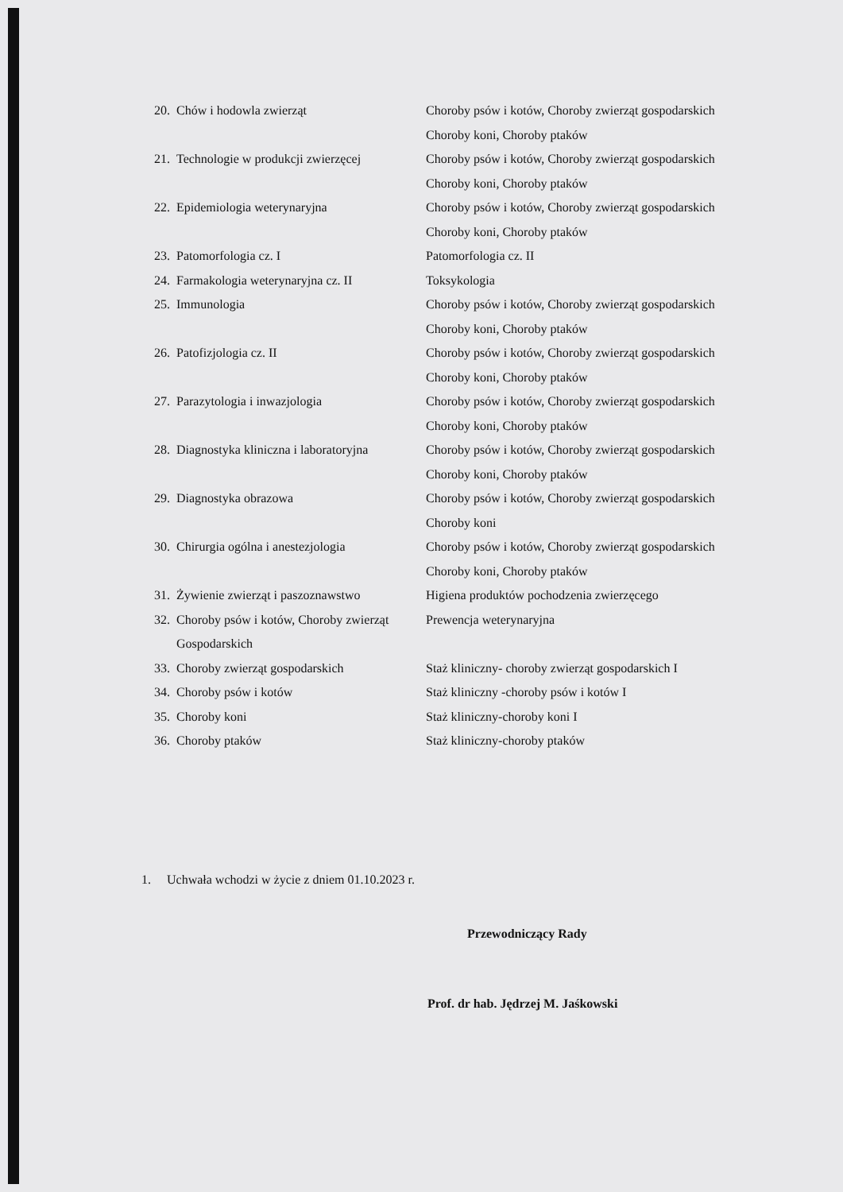| 20. | Chów i hodowla zwierząt | Choroby psów i kotów, Choroby zwierząt gospodarskich Choroby koni, Choroby ptaków |
| 21. | Technologie w produkcji zwierzęcej | Choroby psów i kotów, Choroby zwierząt gospodarskich Choroby koni, Choroby ptaków |
| 22. | Epidemiologia weterynaryjna | Choroby psów i kotów, Choroby zwierząt gospodarskich Choroby koni, Choroby ptaków |
| 23. | Patomorfologia cz. I | Patomorfologia cz. II |
| 24. | Farmakologia weterynaryjna cz. II | Toksykologia |
| 25. | Immunologia | Choroby psów i kotów, Choroby zwierząt gospodarskich Choroby koni, Choroby ptaków |
| 26. | Patofizjologia cz. II | Choroby psów i kotów, Choroby zwierząt gospodarskich Choroby koni, Choroby ptaków |
| 27. | Parazytologia i inwazjologia | Choroby psów i kotów, Choroby zwierząt gospodarskich Choroby koni, Choroby ptaków |
| 28. | Diagnostyka kliniczna i laboratoryjna | Choroby psów i kotów, Choroby zwierząt gospodarskich Choroby koni, Choroby ptaków |
| 29. | Diagnostyka obrazowa | Choroby psów i kotów, Choroby zwierząt gospodarskich Choroby koni |
| 30. | Chirurgia ogólna i anestezjologia | Choroby psów i kotów, Choroby zwierząt gospodarskich Choroby koni, Choroby ptaków |
| 31. | Żywienie zwierząt i paszoznawstwo | Higiena produktów pochodzenia zwierzęcego |
| 32. | Choroby psów i kotów, Choroby zwierząt Gospodarskich | Prewencja weterynaryjna |
| 33. | Choroby zwierząt gospodarskich | Staż kliniczny- choroby zwierząt gospodarskich I |
| 34. | Choroby psów i kotów | Staż kliniczny -choroby psów i kotów I |
| 35. | Choroby koni | Staż kliniczny-choroby koni I |
| 36. | Choroby ptaków | Staż kliniczny-choroby ptaków |
1. Uchwała wchodzi w życie z dniem 01.10.2023 r.
Przewodniczący Rady
Prof. dr hab. Jędrzej M. Jaśkowski